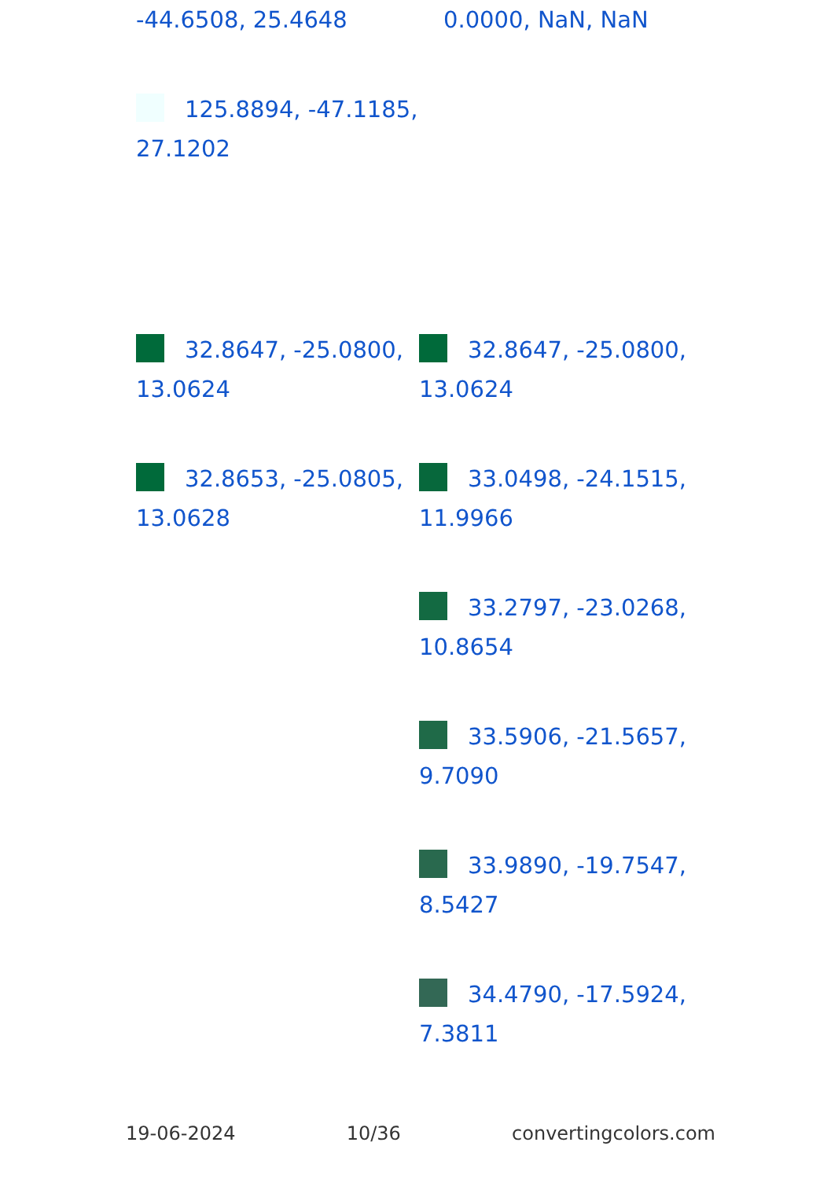-44.6508, 25.4648 0.0000, NaN, NaN
125.8894, -47.1185, 27.1202
32.8647, -25.0800, 13.0624
32.8647, -25.0800, 13.0624
32.8653, -25.0805, 13.0628
33.0498, -24.1515, 11.9966
33.2797, -23.0268, 10.8654
33.5906, -21.5657, 9.7090
33.9890, -19.7547, 8.5427
34.4790, -17.5924, 7.3811
19-06-2024 10/36 convertingcolors.com